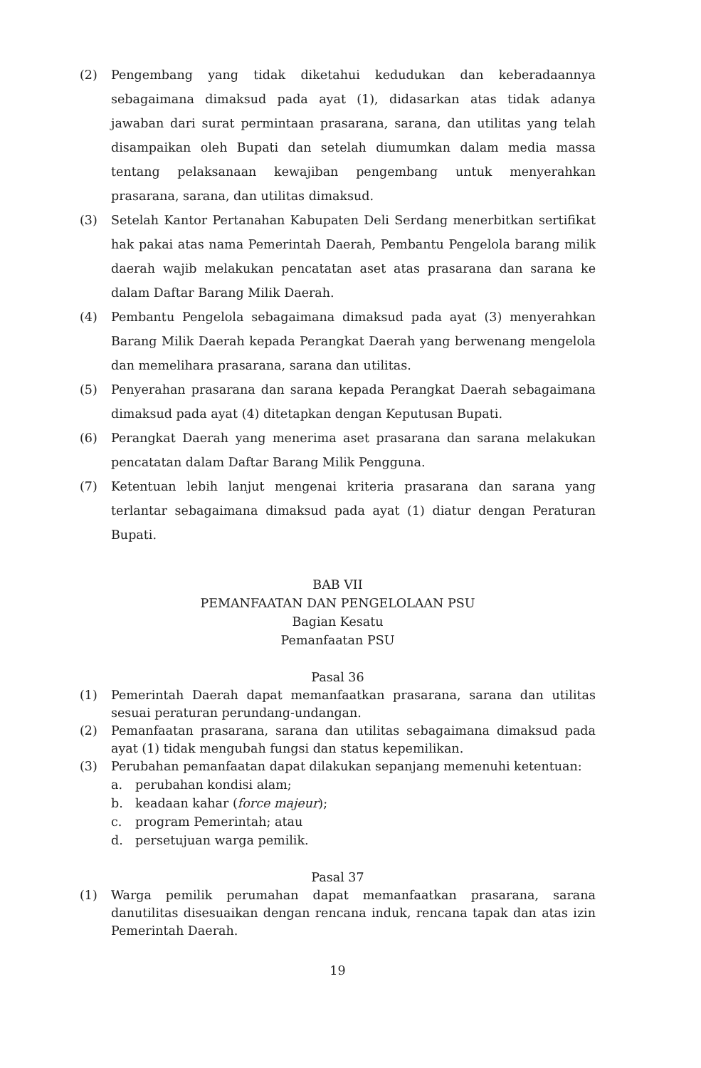(2) Pengembang yang tidak diketahui kedudukan dan keberadaannya sebagaimana dimaksud pada ayat (1), didasarkan atas tidak adanya jawaban dari surat permintaan prasarana, sarana, dan utilitas yang telah disampaikan oleh Bupati dan setelah diumumkan dalam media massa tentang pelaksanaan kewajiban pengembang untuk menyerahkan prasarana, sarana, dan utilitas dimaksud.
(3) Setelah Kantor Pertanahan Kabupaten Deli Serdang menerbitkan sertifikat hak pakai atas nama Pemerintah Daerah, Pembantu Pengelola barang milik daerah wajib melakukan pencatatan aset atas prasarana dan sarana ke dalam Daftar Barang Milik Daerah.
(4) Pembantu Pengelola sebagaimana dimaksud pada ayat (3) menyerahkan Barang Milik Daerah kepada Perangkat Daerah yang berwenang mengelola dan memelihara prasarana, sarana dan utilitas.
(5) Penyerahan prasarana dan sarana kepada Perangkat Daerah sebagaimana dimaksud pada ayat (4) ditetapkan dengan Keputusan Bupati.
(6) Perangkat Daerah yang menerima aset prasarana dan sarana melakukan pencatatan dalam Daftar Barang Milik Pengguna.
(7) Ketentuan lebih lanjut mengenai kriteria prasarana dan sarana yang terlantar sebagaimana dimaksud pada ayat (1) diatur dengan Peraturan Bupati.
BAB VII
PEMANFAATAN DAN PENGELOLAAN PSU
Bagian Kesatu
Pemanfaatan PSU
Pasal 36
(1) Pemerintah Daerah dapat memanfaatkan prasarana, sarana dan utilitas sesuai peraturan perundang-undangan.
(2) Pemanfaatan prasarana, sarana dan utilitas sebagaimana dimaksud pada ayat (1) tidak mengubah fungsi dan status kepemilikan.
(3) Perubahan pemanfaatan dapat dilakukan sepanjang memenuhi ketentuan:
a. perubahan kondisi alam;
b. keadaan kahar (force majeur);
c. program Pemerintah; atau
d. persetujuan warga pemilik.
Pasal 37
(1) Warga pemilik perumahan dapat memanfaatkan prasarana, sarana danutilitas disesuaikan dengan rencana induk, rencana tapak dan atas izin Pemerintah Daerah.
19